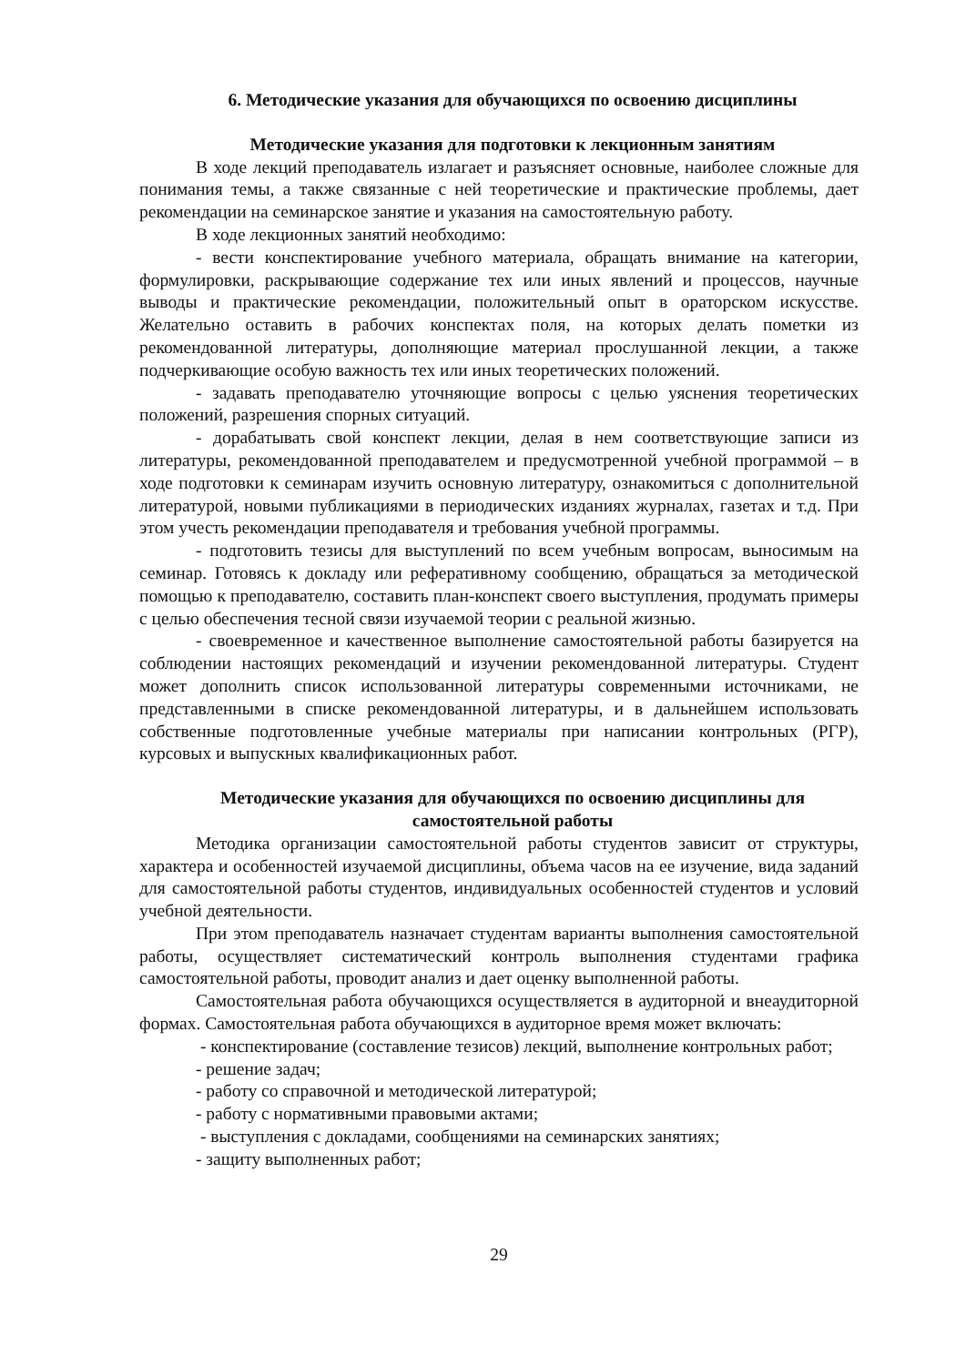6. Методические указания для обучающихся по освоению дисциплины
Методические указания для подготовки к лекционным занятиям
В ходе лекций преподаватель излагает и разъясняет основные, наиболее сложные для понимания темы, а также связанные с ней теоретические и практические проблемы, дает рекомендации на семинарское занятие и указания на самостоятельную работу.
В ходе лекционных занятий необходимо:
- вести конспектирование учебного материала, обращать внимание на категории, формулировки, раскрывающие содержание тех или иных явлений и процессов, научные выводы и практические рекомендации, положительный опыт в ораторском искусстве. Желательно оставить в рабочих конспектах поля, на которых делать пометки из рекомендованной литературы, дополняющие материал прослушанной лекции, а также подчеркивающие особую важность тех или иных теоретических положений.
- задавать преподавателю уточняющие вопросы с целью уяснения теоретических положений, разрешения спорных ситуаций.
- дорабатывать свой конспект лекции, делая в нем соответствующие записи из литературы, рекомендованной преподавателем и предусмотренной учебной программой – в ходе подготовки к семинарам изучить основную литературу, ознакомиться с дополнительной литературой, новыми публикациями в периодических изданиях журналах, газетах и т.д. При этом учесть рекомендации преподавателя и требования учебной программы.
- подготовить тезисы для выступлений по всем учебным вопросам, выносимым на семинар. Готовясь к докладу или реферативному сообщению, обращаться за методической помощью к преподавателю, составить план-конспект своего выступления, продумать примеры с целью обеспечения тесной связи изучаемой теории с реальной жизнью.
- своевременное и качественное выполнение самостоятельной работы базируется на соблюдении настоящих рекомендаций и изучении рекомендованной литературы. Студент может дополнить список использованной литературы современными источниками, не представленными в списке рекомендованной литературы, и в дальнейшем использовать собственные подготовленные учебные материалы при написании контрольных (РГР), курсовых и выпускных квалификационных работ.
Методические указания для обучающихся по освоению дисциплины для самостоятельной работы
Методика организации самостоятельной работы студентов зависит от структуры, характера и особенностей изучаемой дисциплины, объема часов на ее изучение, вида заданий для самостоятельной работы студентов, индивидуальных особенностей студентов и условий учебной деятельности.
При этом преподаватель назначает студентам варианты выполнения самостоятельной работы, осуществляет систематический контроль выполнения студентами графика самостоятельной работы, проводит анализ и дает оценку выполненной работы.
Самостоятельная работа обучающихся осуществляется в аудиторной и внеаудиторной формах. Самостоятельная работа обучающихся в аудиторное время может включать:
- конспектирование (составление тезисов) лекций, выполнение контрольных работ;
- решение задач;
- работу со справочной и методической литературой;
- работу с нормативными правовыми актами;
- выступления с докладами, сообщениями на семинарских занятиях;
- защиту выполненных работ;
29